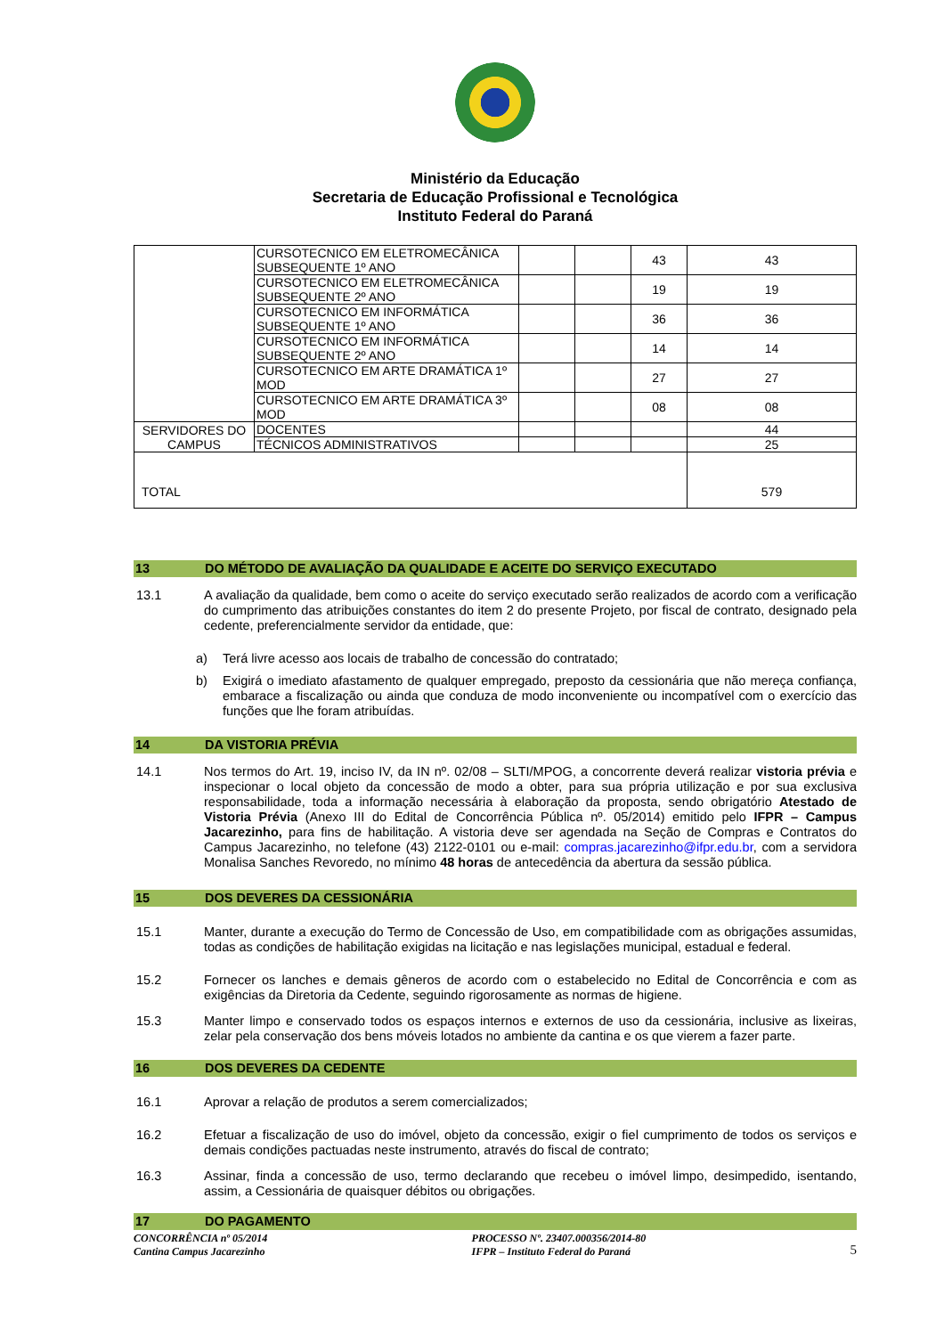Ministério da Educação
Secretaria de Educação Profissional e Tecnológica
Instituto Federal do Paraná
| | CURSOTECNICO EM ELETROMECÂNICA SUBSEQUENTE 1º ANO | | | 43 | 43 |
| | CURSOTECNICO EM ELETROMECÂNICA SUBSEQUENTE 2º ANO | | | 19 | 19 |
| | CURSOTECNICO EM INFORMÁTICA SUBSEQUENTE 1º ANO | | | 36 | 36 |
| | CURSOTECNICO EM INFORMÁTICA SUBSEQUENTE 2º ANO | | | 14 | 14 |
| | CURSOTECNICO EM ARTE DRAMÁTICA 1º MOD | | | 27 | 27 |
| | CURSOTECNICO EM ARTE DRAMÁTICA 3º MOD | | | 08 | 08 |
| SERVIDORES DO CAMPUS | DOCENTES | | | | 44 |
| | TÉCNICOS ADMINISTRATIVOS | | | | 25 |
| TOTAL | | | | | 579 |
13 DO MÉTODO DE AVALIAÇÃO DA QUALIDADE E ACEITE DO SERVIÇO EXECUTADO
13.1 A avaliação da qualidade, bem como o aceite do serviço executado serão realizados de acordo com a verificação do cumprimento das atribuições constantes do item 2 do presente Projeto, por fiscal de contrato, designado pela cedente, preferencialmente servidor da entidade, que:
a) Terá livre acesso aos locais de trabalho de concessão do contratado;
b) Exigirá o imediato afastamento de qualquer empregado, preposto da cessionária que não mereça confiança, embarace a fiscalização ou ainda que conduza de modo inconveniente ou incompatível com o exercício das funções que lhe foram atribuídas.
14 DA VISTORIA PRÉVIA
14.1 Nos termos do Art. 19, inciso IV, da IN nº. 02/08 – SLTI/MPOG, a concorrente deverá realizar vistoria prévia e inspecionar o local objeto da concessão de modo a obter, para sua própria utilização e por sua exclusiva responsabilidade, toda a informação necessária à elaboração da proposta, sendo obrigatório Atestado de Vistoria Prévia (Anexo III do Edital de Concorrência Pública nº. 05/2014) emitido pelo IFPR – Campus Jacarezinho, para fins de habilitação. A vistoria deve ser agendada na Seção de Compras e Contratos do Campus Jacarezinho, no telefone (43) 2122-0101 ou e-mail: compras.jacarezinho@ifpr.edu.br, com a servidora Monalisa Sanches Revoredo, no mínimo 48 horas de antecedência da abertura da sessão pública.
15 DOS DEVERES DA CESSIONÁRIA
15.1 Manter, durante a execução do Termo de Concessão de Uso, em compatibilidade com as obrigações assumidas, todas as condições de habilitação exigidas na licitação e nas legislações municipal, estadual e federal.
15.2 Fornecer os lanches e demais gêneros de acordo com o estabelecido no Edital de Concorrência e com as exigências da Diretoria da Cedente, seguindo rigorosamente as normas de higiene.
15.3 Manter limpo e conservado todos os espaços internos e externos de uso da cessionária, inclusive as lixeiras, zelar pela conservação dos bens móveis lotados no ambiente da cantina e os que vierem a fazer parte.
16 DOS DEVERES DA CEDENTE
16.1 Aprovar a relação de produtos a serem comercializados;
16.2 Efetuar a fiscalização de uso do imóvel, objeto da concessão, exigir o fiel cumprimento de todos os serviços e demais condições pactuadas neste instrumento, através do fiscal de contrato;
16.3 Assinar, finda a concessão de uso, termo declarando que recebeu o imóvel limpo, desimpedido, isentando, assim, a Cessionária de quaisquer débitos ou obrigações.
17 DO PAGAMENTO
CONCORRÊNCIA nº 05/2014
Cantina Campus Jacarezinho
PROCESSO Nº. 23407.000356/2014-80
IFPR – Instituto Federal do Paraná
5